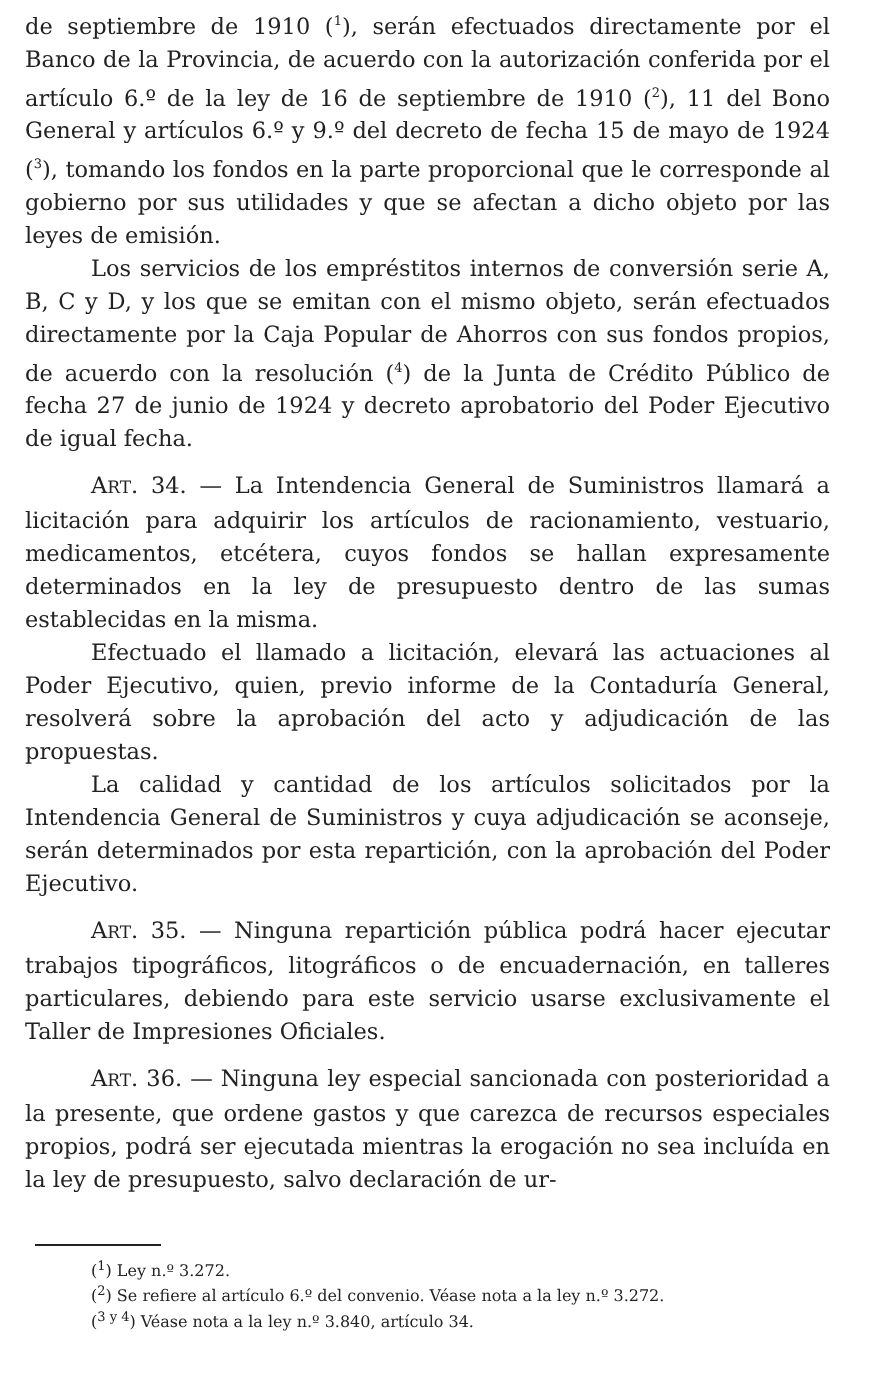de septiembre de 1910 (<sup>1</sup>), serán efectuados directamente por el Banco de la Provincia, de acuerdo con la autorización conferida por el artículo 6.º de la ley de 16 de septiembre de 1910 (<sup>2</sup>), 11 del Bono General y artículos 6.º y 9.º del decreto de fecha 15 de mayo de 1924 (<sup>3</sup>), tomando los fondos en la parte proporcional que le corresponde al gobierno por sus utilidades y que se afectan a dicho objeto por las leyes de emisión.
Los servicios de los empréstitos internos de conversión serie A, B, C y D, y los que se emitan con el mismo objeto, serán efectuados directamente por la Caja Popular de Ahorros con sus fondos propios, de acuerdo con la resolución (<sup>4</sup>) de la Junta de Crédito Público de fecha 27 de junio de 1924 y decreto aprobatorio del Poder Ejecutivo de igual fecha.
ART. 34. — La Intendencia General de Suministros llamará a licitación para adquirir los artículos de racionamiento, vestuario, medicamentos, etcétera, cuyos fondos se hallan expresamente determinados en la ley de presupuesto dentro de las sumas establecidas en la misma.
Efectuado el llamado a licitación, elevará las actuaciones al Poder Ejecutivo, quien, previo informe de la Contaduría General, resolverá sobre la aprobación del acto y adjudicación de las propuestas.
La calidad y cantidad de los artículos solicitados por la Intendencia General de Suministros y cuya adjudicación se aconseje, serán determinados por esta repartición, con la aprobación del Poder Ejecutivo.
ART. 35. — Ninguna repartición pública podrá hacer ejecutar trabajos tipográficos, litográficos o de encuadernación, en talleres particulares, debiendo para este servicio usarse exclusivamente el Taller de Impresiones Oficiales.
ART. 36. — Ninguna ley especial sancionada con posterioridad a la presente, que ordene gastos y que carezca de recursos especiales propios, podrá ser ejecutada mientras la erogación no sea incluída en la ley de presupuesto, salvo declaración de ur-
(<sup>1</sup>) Ley n.º 3.272.
(<sup>2</sup>) Se refiere al artículo 6.º del convenio. Véase nota a la ley n.º 3.272.
(<sup>3 y 4</sup>) Véase nota a la ley n.º 3.840, artículo 34.